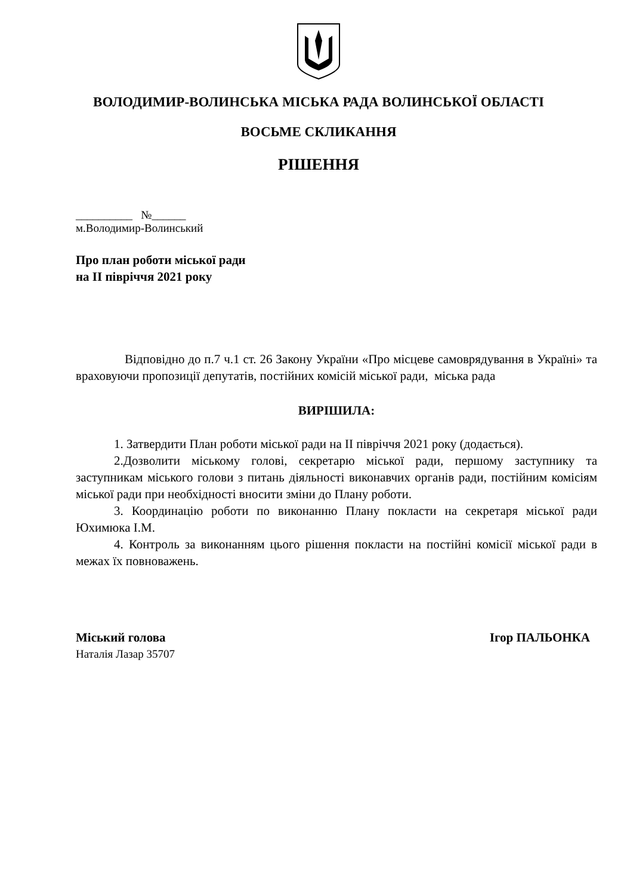ВОЛОДИМИР-ВОЛИНСЬКА МІСЬКА РАДА ВОЛИНСЬКОЇ ОБЛАСТІ
ВОСЬМЕ СКЛИКАННЯ
РІШЕННЯ
__________ №______
м.Володимир-Волинський
Про план роботи міської ради
на ІІ півріччя 2021 року
Відповідно до п.7 ч.1 ст. 26 Закону України «Про місцеве самоврядування в Україні» та враховуючи пропозиції депутатів, постійних комісій міської ради, міська рада
ВИРІШИЛА:
1. Затвердити План роботи міської ради на ІІ півріччя 2021 року (додається).
2.Дозволити міському голові, секретарю міської ради, першому заступнику та заступникам міського голови з питань діяльності виконавчих органів ради, постійним комісіям міської ради при необхідності вносити зміни до Плану роботи.
3. Координацію роботи по виконанню Плану покласти на секретаря міської ради Юхимюка І.М.
4. Контроль за виконанням цього рішення покласти на постійні комісії міської ради в межах їх повноважень.
Міський голова Ігор ПАЛЬОНКА
Наталія Лазар 35707